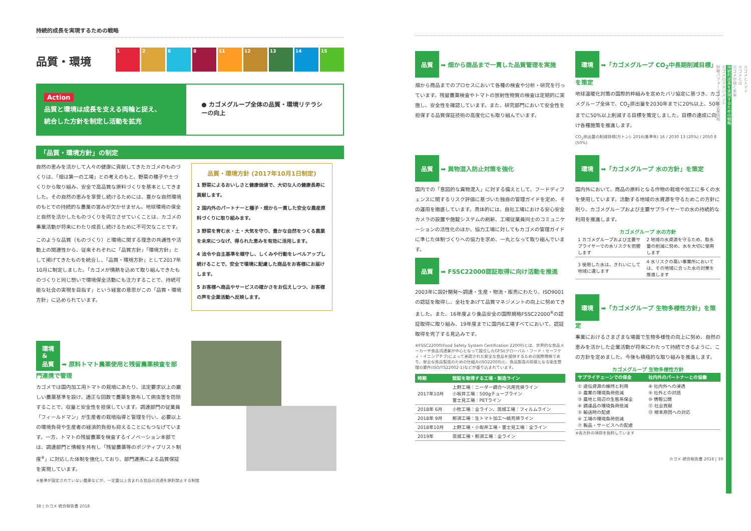持続的成長を実現するための戦略
品質・環境
1268 11 12 13 14 15
Action
品質と環境は成長を支える両輪と捉え、
統合した方針を制定し活動を拡充
● カゴメグループ全体の品質・環境リテラシーの向上
「品質・環境方針」の制定
自然の恵みを活かして人々の健康に貢献してきたカゴメのものづくりは、「畑は第一の工場」との考えのもと、野菜の種子や土づくりから取り組み、安全で高品質な原料づくりを基本としてきました。その自然の恵みを享受し続けるためには、豊かな自然環境のもとでの持続的な農業の営みが欠かせません。地球環境の保全と自然を活かしたものづくりを両立させていくことは、カゴメの事業活動が将来にわたり成長し続けるために不可欠なことです。
このような品質（ものづくり）と環境に関する理念の共通性や活動上の関連性から、従来それぞれに「品質方針」「環境方針」として掲げてきたものを統合し、「品質・環境方針」として2017年10月に制定しました。「カゴメが情熱を込めて取り組んできたものづくりと同じ想いで環境保全活動にも注力することで、持続可能な社会の実現を目指す」という経営の意思がこの「品質・環境方針」に込められています。
品質・環境方針 (2017年10月1日制定)
1 野菜によるおいしさと健康価値で、大切な人の健康長寿に貢献します。
2 国内外のパートナーと種子・畑から一貫した安全な農産原料づくりに取り組みます。
3 野菜を育む水・土・大気を守り、豊かな自然をつくる農業を未来につなげ、得られた恵みを有効に活用します。
4 法令や自主基準を順守し、しくみや行動をレベルアップし続けることで、安全で環境に配慮した商品をお客様にお届けします。
5 お客様へ商品やサービスの確かさをお伝えしつつ、お客様の声を企業活動へ反映します。
環境
&
品質 ➡ 原料トマト農薬使用と残留農薬検査を部門連携で管理
カゴメでは国内加工用トマトの栽培にあたり、法定要求以上の厳しい農薬基準を設け、適正な回数で農薬を散布して病虫害を防除することで、収量と安全性を担保しています。調達部門の従業員「フィールドマン」が生産者の栽培指導と管理を行い、必要以上の環境負荷や生産者の経済的負担も抑えることにもつなげています。一方、トマトの残留農薬を検査するイノベーション本部では、調達部門と情報を共有し「残留農薬等のポジティブリスト制度<sup>※</sup>」に対応した体制を強化しており、部門連携による品質保証を実現しています。
※基準が設定されていない農薬などが、一定量以上含まれる食品の流通を原則禁止する制度
38 | カゴメ 統合報告書 2018
品質 ➡ 畑から商品まで一貫した品質管理を実施
畑から商品までのプロセスにおいて各種の検査や分析・研究を行っています。残留農薬検査やトマトの放射性物質の検査は定期的に実施し、安全性を確認しています。また、研究部門において安全性を担保する品質保証技術の高度化にも取り組んでいます。
環境 ➡「カゴメグループ CO<sub>2</sub>中長期削減目標」を策定
地球温暖化対策の国際的枠組みを定めたパリ協定に基づき、カゴメグループ全体で、CO<sub>2</sub>排出量を2030年までに20%以上、50年までに50%以上削減する目標を策定しました。目標の達成に向け各種施策を推進します。
CO<sub>2</sub>排出量の削減目標(万トン): 2016(基準年) 16 / 2030 13 (20%) / 2050 8 (50%)
品質 ➡ 異物混入防止対策を強化
国内での「意図的な異物混入」に対する備えとして、フードディフェンスに関するリスク評価に基づいた独自の管理ガイドを定め、その運用を徹底しています。具体的には、自社工場における安心安全カメラの設置や施錠システムの刷新、工場従業員同士のコミュニケーションの活性化のほか、協力工場に対してもカゴメの管理ガイドに準じた体制づくりへの協力を求め、一丸となって取り組んでいます。
品質 ➡ FSSC22000認証取得に向け活動を推進
2003年に設計開発～調達・生産・物流・販売にわたり、ISO9001の認証を取得し、全社をあげて品質マネジメントの向上に努めてきました。また、16年度より食品安全の国際規格FSSC22000<sup>※</sup>の認証取得に取り組み、19年度までに国内6工場すべてにおいて、認証取得を完了する見込みです。
※FSSC22000(Food Safety System Certification 22000)とは、世界的な食品メーカーや食品流通業が中心となって設立したGFSI(グローバル・フード・セーフティ・イニシアチブ)によって承認された安全な食品を提供するための国際規格であり、安全な食品製造のための仕組み(ISO22000)と、食品製造の前提となる衛生管理の要件(ISO/TS22002-1)などが盛り込まれています。
| 時期 | 認証を取得する工場・製造ライン |
| --- | --- |
| 2017年10月 | 上野工場：ニーダー調合～汎用充填ライン 小坂井工場：500gチューブライン 富士見工場：PETライン |
| 2018年 6月 | 小牧工場：全ライン、茨城工場：フィルムライン |
| 2018年 9月 | 那須工場：生トマト加工～紙充填ライン |
| 2018年10月 | 上野工場・小坂井工場・富士見工場：全ライン |
| 2019年 | 茨城工場・那須工場：全ライン |
環境 ➡「カゴメグループ 水の方針」を策定
国内外において、商品の原料となる作物の栽培や加工に多くの水を使用しています。活動する地域の水資源を守るためこの方針に則り、カゴメグループおよび主要サプライヤーでの水の持続的な利用を推進します。
カゴメグループ 水の方針
| 1 カゴメグループおよび主要サプライヤーでの水リスクを把握します | 2 地域の水資源を守るため、取水量の削減に努め、水を大切に使用します |
| 3 使用した水は、きれいにして地域に還します | 4 水リスクの高い事業所においては、その地域に合った水の対策を推進します |
環境 ➡「カゴメグループ 生物多様性方針」を策定
事業におけるさまざまな場面で生物多様性の向上に努め、自然の恵みを活かした企業活動が将来にわたって持続できるように、この方針を定めました。今後も積極的な取り組みを推進します。
カゴメグループ 生物多様性方針
| サプライチェーンでの保全 | 社内外のパートナーとの協働 |
| --- | --- |
| ① 遺伝資源の維持と利用 ② 農業の環境負荷低減 ③ 農地と周辺の生態系保全 ④ 調達品の環境負荷低減 ⑤ 輸送時の配慮 ⑥ 工場の環境負荷低減 ⑦ 製品・サービスへの配慮 | ⑧ 社内外への浸透 ⑨ 社外との対話 ⑩ 情報公開 ⑪ 社会貢献 ⑫ 根本原因への対応 |
※各方針の項目を抜粋しています
カゴメ 統合報告書 2018 | 39
カゴメとトマト
カゴメとは
カゴメが描く未来
持続的成長を実現するための戦略
カゴメのマネジメント
財務パフォーマンス／企業情報